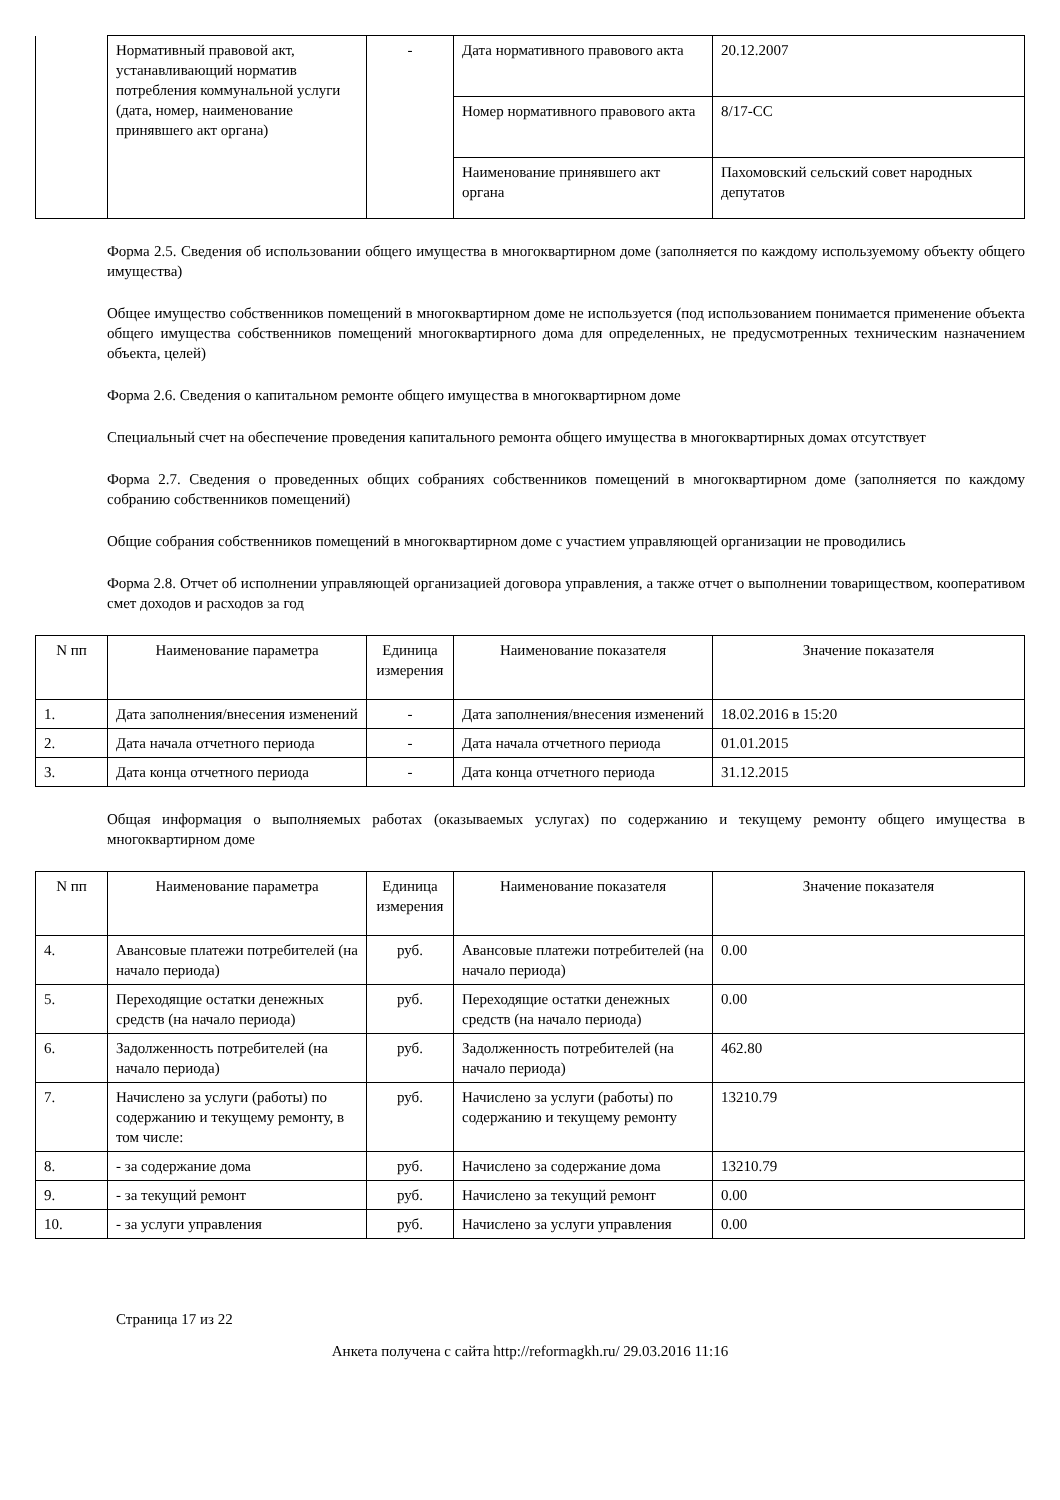| | Нормативный правовой акт, устанавливающий норматив потребления коммунальной услуги (дата, номер, наименование принявшего акт органа) | - | Дата нормативного правового акта | 20.12.2007 |
| | | | Номер нормативного правового акта | 8/17-СС |
| | | | Наименование принявшего акт органа | Пахомовский сельский совет народных депутатов |
Форма 2.5. Сведения об использовании общего имущества в многоквартирном доме (заполняется по каждому используемому объекту общего имущества)
Общее имущество собственников помещений в многоквартирном доме не используется (под использованием понимается применение объекта общего имущества собственников помещений многоквартирного дома для определенных, не предусмотренных техническим назначением объекта, целей)
Форма 2.6. Сведения о капитальном ремонте общего имущества в многоквартирном доме
Специальный счет на обеспечение проведения капитального ремонта общего имущества в многоквартирных домах отсутствует
Форма 2.7. Сведения о проведенных общих собраниях собственников помещений в многоквартирном доме (заполняется по каждому собранию собственников помещений)
Общие собрания собственников помещений в многоквартирном доме с участием управляющей организации не проводились
Форма 2.8. Отчет об исполнении управляющей организацией договора управления, а также отчет о выполнении товариществом, кооперативом смет доходов и расходов за год
| N пп | Наименование параметра | Единица измерения | Наименование показателя | Значение показателя |
| --- | --- | --- | --- | --- |
| 1. | Дата заполнения/внесения изменений | - | Дата заполнения/внесения изменений | 18.02.2016 в 15:20 |
| 2. | Дата начала отчетного периода | - | Дата начала отчетного периода | 01.01.2015 |
| 3. | Дата конца отчетного периода | - | Дата конца отчетного периода | 31.12.2015 |
Общая информация о выполняемых работах (оказываемых услугах) по содержанию и текущему ремонту общего имущества в многоквартирном доме
| N пп | Наименование параметра | Единица измерения | Наименование показателя | Значение показателя |
| --- | --- | --- | --- | --- |
| 4. | Авансовые платежи потребителей (на начало периода) | руб. | Авансовые платежи потребителей (на начало периода) | 0.00 |
| 5. | Переходящие остатки денежных средств (на начало периода) | руб. | Переходящие остатки денежных средств (на начало периода) | 0.00 |
| 6. | Задолженность потребителей (на начало периода) | руб. | Задолженность потребителей (на начало периода) | 462.80 |
| 7. | Начислено за услуги (работы) по содержанию и текущему ремонту, в том числе: | руб. | Начислено за услуги (работы) по содержанию и текущему ремонту | 13210.79 |
| 8. | - за содержание дома | руб. | Начислено за содержание дома | 13210.79 |
| 9. | - за текущий ремонт | руб. | Начислено за текущий ремонт | 0.00 |
| 10. | - за услуги управления | руб. | Начислено за услуги управления | 0.00 |
Страница 17 из 22
Анкета получена с сайта http://reformagkh.ru/ 29.03.2016 11:16